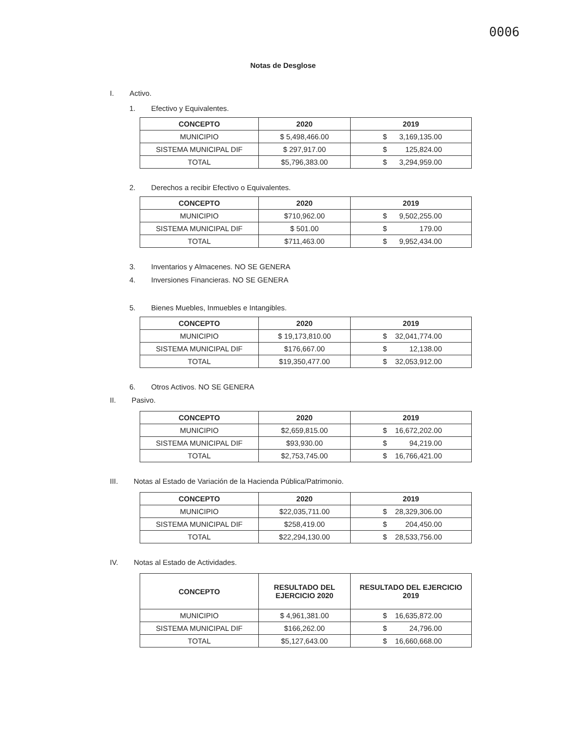0006
Notas de Desglose
I. Activo.
1. Efectivo y Equivalentes.
| CONCEPTO | 2020 | 2019 |
| --- | --- | --- |
| MUNICIPIO | $ 5,498,466.00 | $ 3,169,135.00 |
| SISTEMA MUNICIPAL DIF | $ 297,917.00 | $ 125,824.00 |
| TOTAL | $5,796,383.00 | $ 3,294,959.00 |
2. Derechos a recibir Efectivo o Equivalentes.
| CONCEPTO | 2020 | 2019 |
| --- | --- | --- |
| MUNICIPIO | $710,962.00 | $ 9,502,255.00 |
| SISTEMA MUNICIPAL DIF | $ 501.00 | $ 179.00 |
| TOTAL | $711,463.00 | $ 9,952,434.00 |
3. Inventarios y Almacenes. NO SE GENERA
4. Inversiones Financieras. NO SE GENERA
5. Bienes Muebles, Inmuebles e Intangibles.
| CONCEPTO | 2020 | 2019 |
| --- | --- | --- |
| MUNICIPIO | $ 19,173,810.00 | $ 32,041,774.00 |
| SISTEMA MUNICIPAL DIF | $176,667.00 | $ 12,138.00 |
| TOTAL | $19,350,477.00 | $ 32,053,912.00 |
6. Otros Activos. NO SE GENERA
II. Pasivo.
| CONCEPTO | 2020 | 2019 |
| --- | --- | --- |
| MUNICIPIO | $2,659,815.00 | $ 16,672,202.00 |
| SISTEMA MUNICIPAL DIF | $93,930.00 | $ 94,219.00 |
| TOTAL | $2,753,745.00 | $ 16,766,421.00 |
III. Notas al Estado de Variación de la Hacienda Pública/Patrimonio.
| CONCEPTO | 2020 | 2019 |
| --- | --- | --- |
| MUNICIPIO | $22,035,711.00 | $ 28,329,306.00 |
| SISTEMA MUNICIPAL DIF | $258,419.00 | $ 204,450.00 |
| TOTAL | $22,294,130.00 | $ 28,533,756.00 |
IV. Notas al Estado de Actividades.
| CONCEPTO | RESULTADO DEL EJERCICIO 2020 | RESULTADO DEL EJERCICIO 2019 |
| --- | --- | --- |
| MUNICIPIO | $ 4,961,381.00 | $ 16,635,872.00 |
| SISTEMA MUNICIPAL DIF | $166,262.00 | $ 24,796.00 |
| TOTAL | $5,127,643.00 | $ 16,660,668.00 |